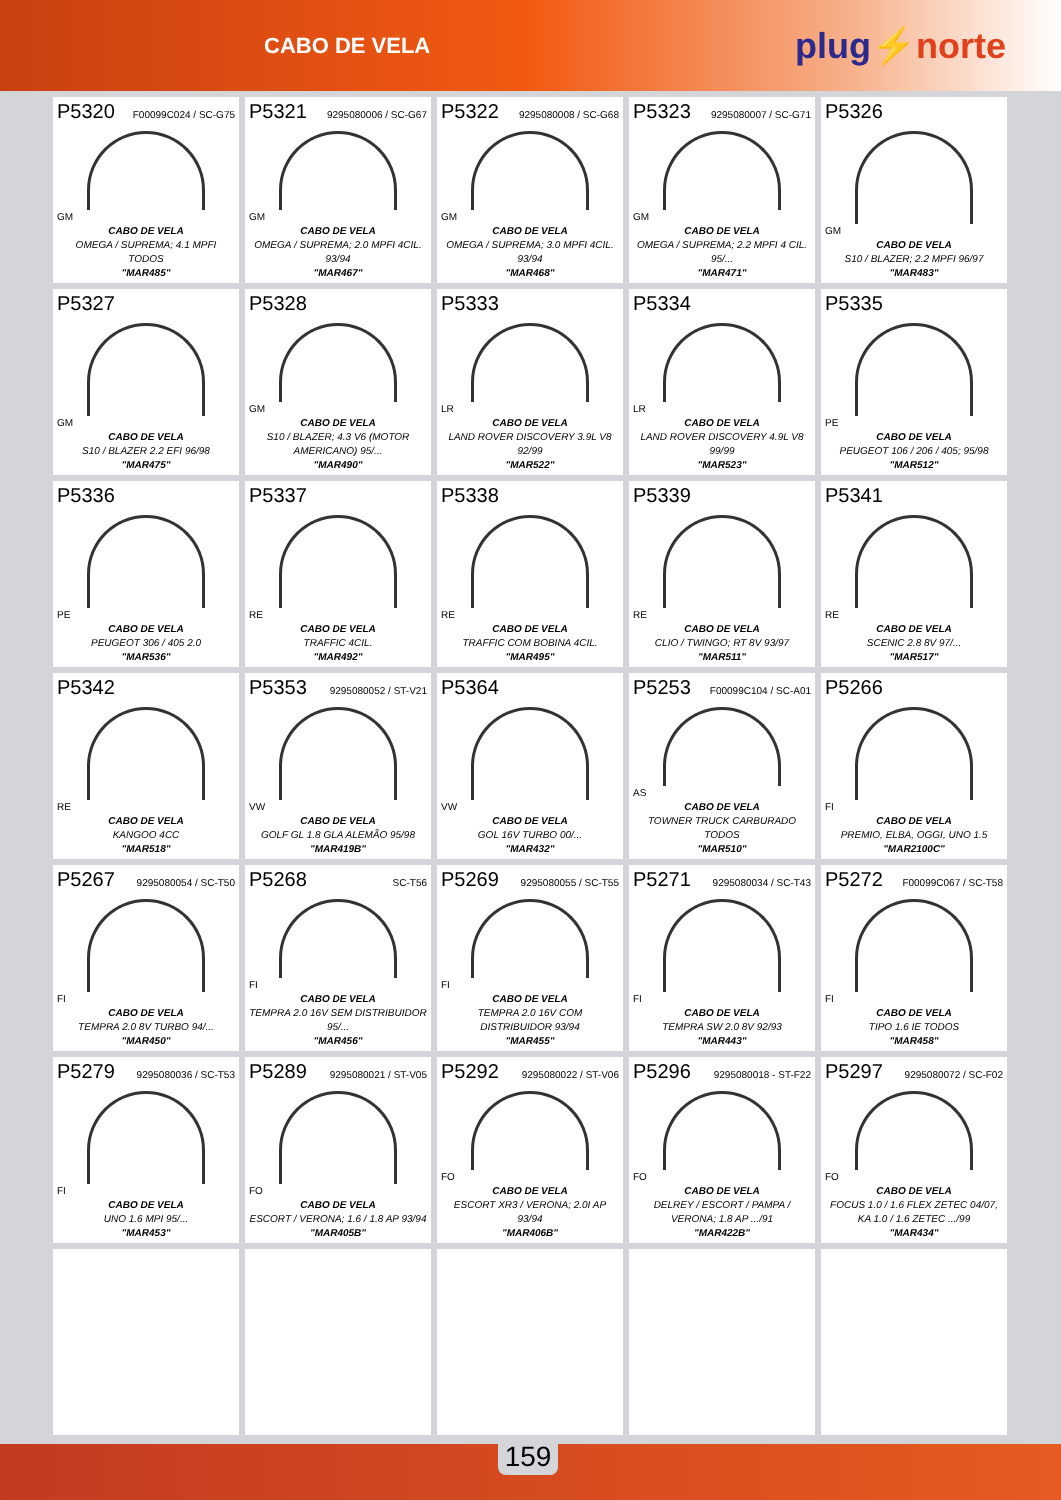CABO DE VELA
plug⚡norte
P5320 F00099C024 / SC-G75
GM
CABO DE VELA
OMEGA / SUPREMA; 4.1 MPFI TODOS
"MAR485"
P5321 9295080006 / SC-G67
GM
CABO DE VELA
OMEGA / SUPREMA; 2.0 MPFI 4CIL. 93/94
"MAR467"
P5322 9295080008 / SC-G68
GM
CABO DE VELA
OMEGA / SUPREMA; 3.0 MPFI 4CIL. 93/94
"MAR468"
P5323 9295080007 / SC-G71
GM
CABO DE VELA
OMEGA / SUPREMA; 2.2 MPFI 4 CIL. 95/...
"MAR471"
P5326
GM
CABO DE VELA
S10 / BLAZER; 2.2 MPFI 96/97
"MAR483"
P5327
GM
CABO DE VELA
S10 / BLAZER 2.2 EFI 96/98
"MAR475"
P5328
GM
CABO DE VELA
S10 / BLAZER; 4.3 V6 (MOTOR AMERICANO) 95/...
"MAR490"
P5333
LR
CABO DE VELA
LAND ROVER DISCOVERY 3.9L V8 92/99
"MAR522"
P5334
LR
CABO DE VELA
LAND ROVER DISCOVERY 4.9L V8 99/99
"MAR523"
P5335
PE
CABO DE VELA
PEUGEOT 106 / 206 / 405; 95/98
"MAR512"
P5336
PE
CABO DE VELA
PEUGEOT 306 / 405 2.0
"MAR536"
P5337
RE
CABO DE VELA
TRAFFIC 4CIL.
"MAR492"
P5338
RE
CABO DE VELA
TRAFFIC COM BOBINA 4CIL.
"MAR495"
P5339
RE
CABO DE VELA
CLIO / TWINGO; RT 8V 93/97
"MAR511"
P5341
RE
CABO DE VELA
SCENIC 2.8 8V 97/...
"MAR517"
P5342
RE
CABO DE VELA
KANGOO 4CC
"MAR518"
P5353 9295080052 / ST-V21
VW
CABO DE VELA
GOLF GL 1.8 GLA ALEMÃO 95/98
"MAR419B"
P5364
VW
CABO DE VELA
GOL 16V TURBO 00/...
"MAR432"
P5253 F00099C104 / SC-A01
AS
CABO DE VELA
TOWNER TRUCK CARBURADO TODOS
"MAR510"
P5266
FI
CABO DE VELA
PREMIO, ELBA, OGGI, UNO 1.5
"MAR2100C"
P5267 9295080054 / SC-T50
FI
CABO DE VELA
TEMPRA 2.0 8V TURBO 94/...
"MAR450"
P5268 SC-T56
FI
CABO DE VELA
TEMPRA 2.0 16V SEM DISTRIBUIDOR 95/...
"MAR456"
P5269 9295080055 / SC-T55
FI
CABO DE VELA
TEMPRA 2.0 16V COM DISTRIBUIDOR 93/94
"MAR455"
P5271 9295080034 / SC-T43
FI
CABO DE VELA
TEMPRA SW 2.0 8V 92/93
"MAR443"
P5272 F00099C067 / SC-T58
FI
CABO DE VELA
TIPO 1.6 IE TODOS
"MAR458"
P5279 9295080036 / SC-T53
FI
CABO DE VELA
UNO 1.6 MPI 95/...
"MAR453"
P5289 9295080021 / ST-V05
FO
CABO DE VELA
ESCORT / VERONA; 1.6 / 1.8 AP 93/94
"MAR405B"
P5292 9295080022 / ST-V06
FO
CABO DE VELA
ESCORT XR3 / VERONA; 2.0I AP 93/94
"MAR406B"
P5296 9295080018 - ST-F22
FO
CABO DE VELA
DELREY / ESCORT / PAMPA / VERONA; 1.8 AP .../91
"MAR422B"
P5297 9295080072 / SC-F02
FO
CABO DE VELA
FOCUS 1.0 / 1.6 FLEX ZETEC 04/07, KA 1.0 / 1.6 ZETEC .../99
"MAR434"
159